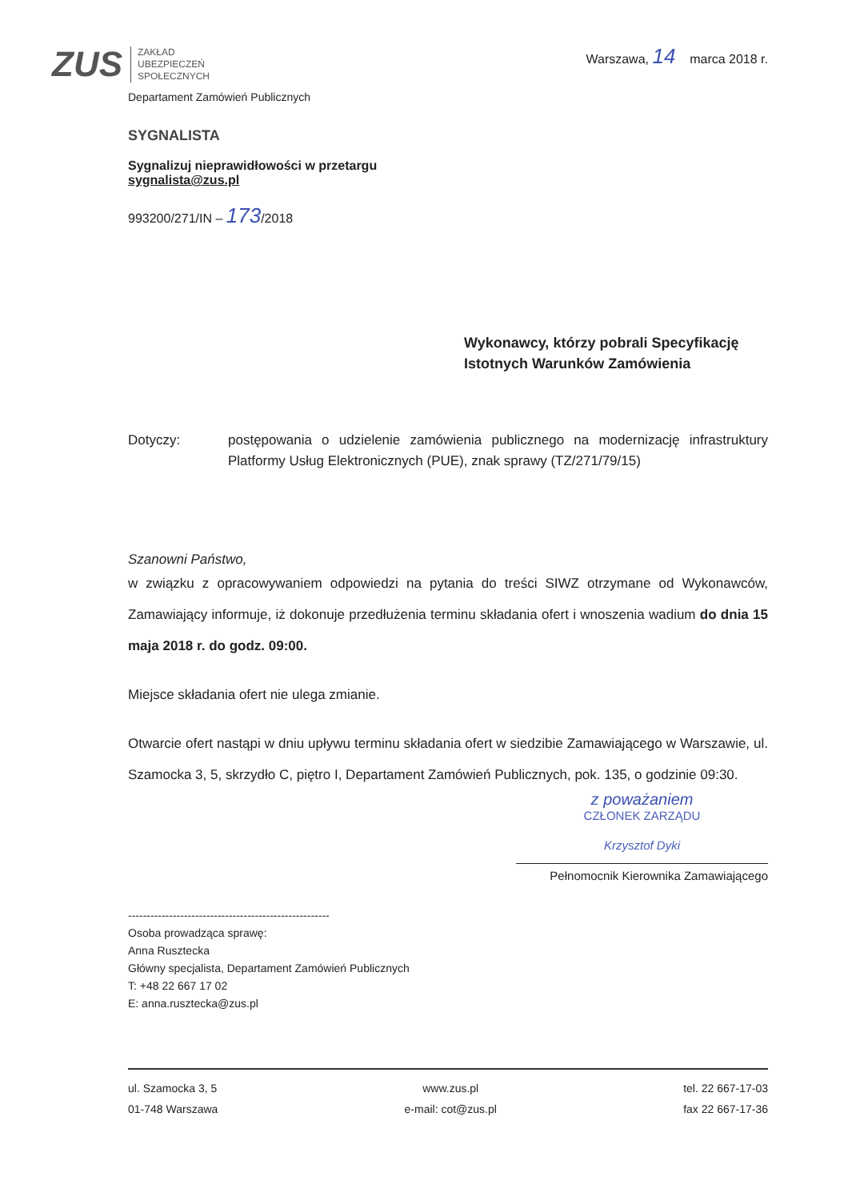ZUS
ZAKŁAD
UBEZPIECZEŃ
SPOŁECZNYCH
Warszawa, 14 marca 2018 r.
Departament Zamówień Publicznych
SYGNALISTA
Sygnalizuj nieprawidłowości w przetargu
sygnalista@zus.pl
993200/271/IN – 173/2018
Wykonawcy, którzy pobrali Specyfikację
Istotnych Warunków Zamówienia
Dotyczy: postępowania o udzielenie zamówienia publicznego na modernizację infrastruktury Platformy Usług Elektronicznych (PUE), znak sprawy (TZ/271/79/15)
Szanowni Państwo,
w związku z opracowywaniem odpowiedzi na pytania do treści SIWZ otrzymane od Wykonawców, Zamawiający informuje, iż dokonuje przedłużenia terminu składania ofert i wnoszenia wadium do dnia 15 maja 2018 r. do godz. 09:00.
Miejsce składania ofert nie ulega zmianie.
Otwarcie ofert nastąpi w dniu upływu terminu składania ofert w siedzibie Zamawiającego w Warszawie, ul. Szamocka 3, 5, skrzydło C, piętro I, Departament Zamówień Publicznych, pok. 135, o godzinie 09:30.
z poważaniem
CZŁONEK ZARZĄDU
Krzysztof Dyki
Pełnomocnik Kierownika Zamawiającego
------------------------------------------------------
Osoba prowadząca sprawę:
Anna Rusztecka
Główny specjalista, Departament Zamówień Publicznych
T: +48 22 667 17 02
E: anna.rusztecka@zus.pl
ul. Szamocka 3, 5
01-748 Warszawa
www.zus.pl
e-mail: cot@zus.pl
tel. 22 667-17-03
fax 22 667-17-36